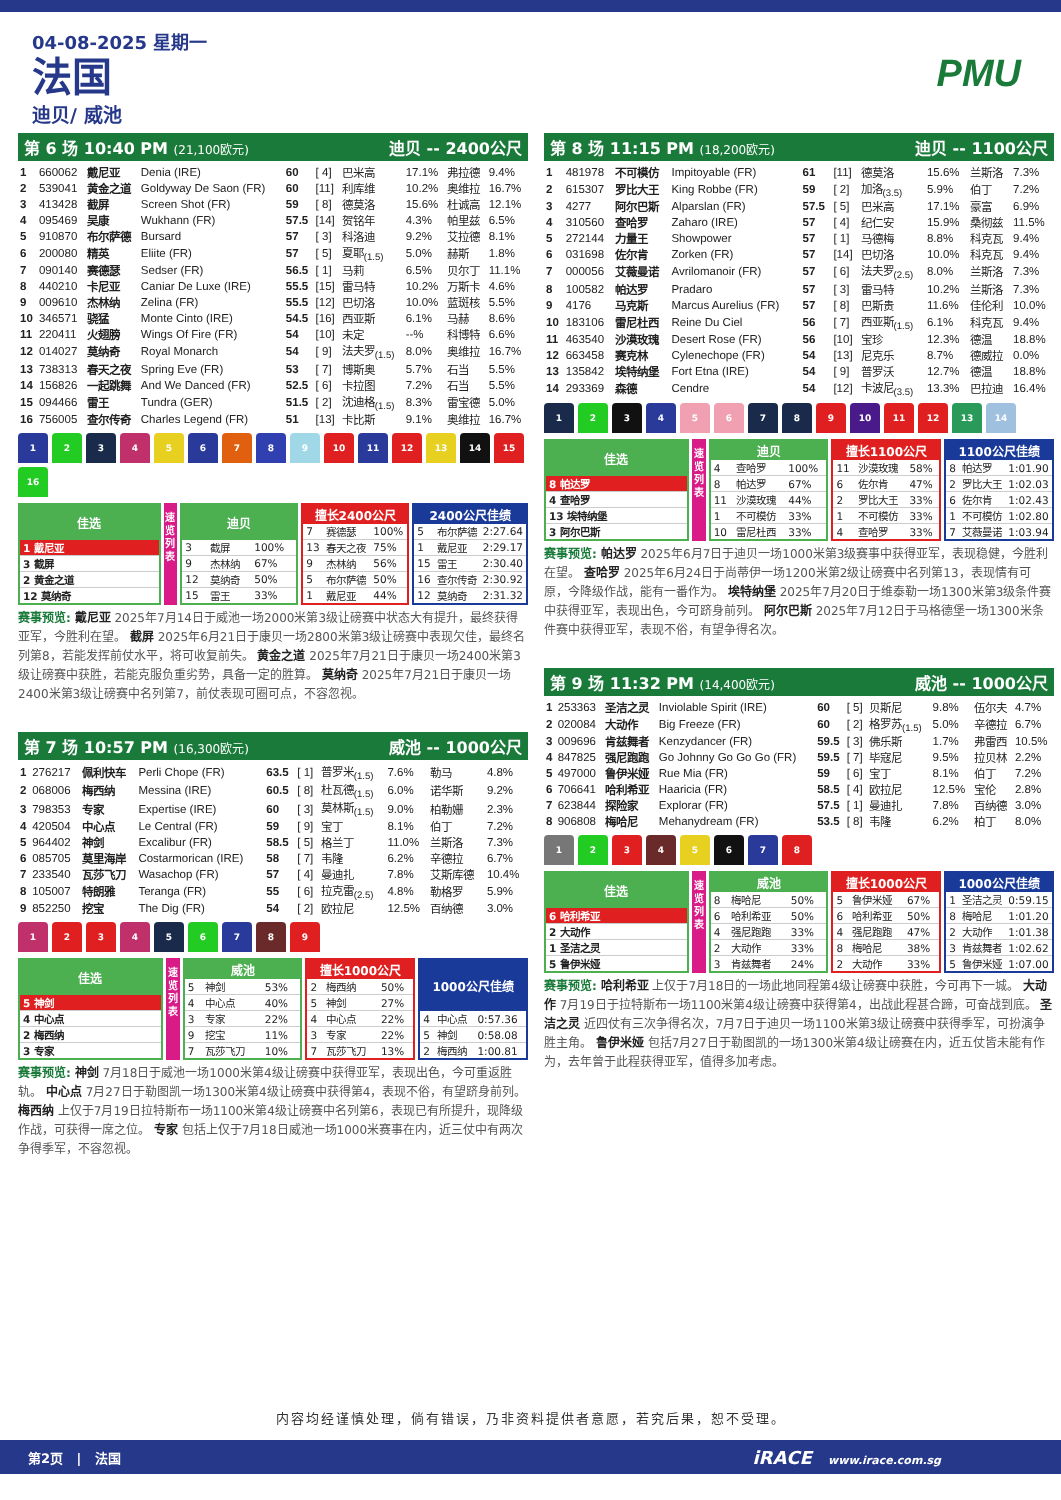04-08-2025 星期一
法国
迪贝/ 威池
PMU
第 6 场 10:40 PM (21,100欧元) 迪贝 -- 2400公尺
| 1 | 660062 | 戴尼亚 | Denia (IRE) | 60 | [ 4] | 巴米高 | 17.1% | 弗拉德 | 9.4% |
| 2 | 539041 | 黄金之道 | Goldyway De Saon (FR) | 60 | [11] | 利库维 | 10.2% | 奥维拉 | 16.7% |
| 3 | 413428 | 截屏 | Screen Shot (FR) | 59 | [ 8] | 德莫洛 | 15.6% | 杜诚高 | 12.1% |
| 4 | 095469 | 吴康 | Wukhann (FR) | 57.5 | [14] | 贺铭年 | 4.3% | 帕里兹 | 6.5% |
| 5 | 910870 | 布尔萨德 | Bursard | 57 | [ 3] | 科洛迪 | 9.2% | 艾拉德 | 8.1% |
| 6 | 200080 | 精英 | Eliite (FR) | 57 | [ 5] | 夏耶<sub>(1.5)</sub> | 5.0% | 赫斯 | 1.8% |
| 7 | 090140 | 赛德瑟 | Sedser (FR) | 56.5 | [ 1] | 马莉 | 6.5% | 贝尔丁 | 11.1% |
| 8 | 440210 | 卡尼亚 | Caniar De Luxe (IRE) | 55.5 | [15] | 雷马特 | 10.2% | 万斯卡 | 4.6% |
| 9 | 009610 | 杰林纳 | Zelina (FR) | 55.5 | [12] | 巴切洛 | 10.0% | 蓝斑核 | 5.5% |
| 10 | 346571 | 骁猛 | Monte Cinto (IRE) | 54.5 | [16] | 西亚斯 | 6.1% | 马赫 | 8.6% |
| 11 | 220411 | 火翅膀 | Wings Of Fire (FR) | 54 | [10] | 未定 | --% | 科博特 | 6.6% |
| 12 | 014027 | 莫纳奇 | Royal Monarch | 54 | [ 9] | 法夫罗<sub>(1.5)</sub> | 8.0% | 奥维拉 | 16.7% |
| 13 | 738313 | 春天之夜 | Spring Eve (FR) | 53 | [ 7] | 博斯奥 | 5.7% | 石当 | 5.5% |
| 14 | 156826 | 一起跳舞 | And We Danced (FR) | 52.5 | [ 6] | 卡拉图 | 7.2% | 石当 | 5.5% |
| 15 | 094466 | 雷王 | Tundra (GER) | 51.5 | [ 2] | 沈迪格<sub>(1.5)</sub> | 8.3% | 雷宝德 | 5.0% |
| 16 | 756005 | 查尔传奇 | Charles Legend (FR) | 51 | [13] | 卡比斯 | 9.1% | 奥维拉 | 16.7% |
123456789 10 11 12 13 14 15 16
| 佳选 |
| --- |
| 1 戴尼亚 |
| 3 截屏 |
| 2 黄金之道 |
| 12 莫纳奇 |
速览列表
| 迪贝 | | |
| --- | --- | --- |
| 3 | 截屏 | 100% |
| 9 | 杰林纳 | 67% |
| 12 | 莫纳奇 | 50% |
| 15 | 雷王 | 33% |
| 擅长2400公尺 | | |
| --- | --- | --- |
| 7 | 赛德瑟 | 100% |
| 13 | 春天之夜 | 75% |
| 9 | 杰林纳 | 56% |
| 5 | 布尔萨德 | 50% |
| 1 | 戴尼亚 | 44% |
| 2400公尺佳绩 | | |
| --- | --- | --- |
| 5 | 布尔萨德 | 2:27.64 |
| 1 | 戴尼亚 | 2:29.17 |
| 15 | 雷王 | 2:30.40 |
| 16 | 查尔传奇 | 2:30.92 |
| 12 | 莫纳奇 | 2:31.32 |
赛事预览: 戴尼亚 2025年7月14日于威池一场2000米第3级让磅赛中状态大有提升，最终获得亚军，今胜利在望。 截屏 2025年6月21日于康贝一场2800米第3级让磅赛中表现欠佳，最终名列第8，若能发挥前仗水平，将可收复前失。 黄金之道 2025年7月21日于康贝一场2400米第3级让磅赛中获胜，若能克服负重劣势，具备一定的胜算。 莫纳奇 2025年7月21日于康贝一场2400米第3级让磅赛中名列第7，前仗表现可圈可点，不容忽视。
第 7 场 10:57 PM (16,300欧元) 威池 -- 1000公尺
| 1 | 276217 | 佩利快车 | Perli Chope (FR) | 63.5 | [ 1] | 普罗米<sub>(1.5)</sub> | 7.6% | 勒马 | 4.8% |
| 2 | 068006 | 梅西纳 | Messina (IRE) | 60.5 | [ 8] | 杜瓦德<sub>(1.5)</sub> | 6.0% | 诺华斯 | 9.2% |
| 3 | 798353 | 专家 | Expertise (IRE) | 60 | [ 3] | 莫林斯<sub>(1.5)</sub> | 9.0% | 柏勒姗 | 2.3% |
| 4 | 420504 | 中心点 | Le Central (FR) | 59 | [ 9] | 宝丁 | 8.1% | 伯丁 | 7.2% |
| 5 | 964402 | 神剑 | Excalibur (FR) | 58.5 | [ 5] | 格兰丁 | 11.0% | 兰斯洛 | 7.3% |
| 6 | 085705 | 莫里海岸 | Costarmorican (IRE) | 58 | [ 7] | 韦隆 | 6.2% | 辛德拉 | 6.7% |
| 7 | 233540 | 瓦莎飞刀 | Wasachop (FR) | 57 | [ 4] | 曼迪扎 | 7.8% | 艾斯库德 | 10.4% |
| 8 | 105007 | 特朗雅 | Teranga (FR) | 55 | [ 6] | 拉克雷<sub>(2.5)</sub> | 4.8% | 勒格罗 | 5.9% |
| 9 | 852250 | 挖宝 | The Dig (FR) | 54 | [ 2] | 欧拉尼 | 12.5% | 百纳德 | 3.0% |
123456789
| 佳选 |
| --- |
| 5 神剑 |
| 4 中心点 |
| 2 梅西纳 |
| 3 专家 |
速览列表
| 威池 | | |
| --- | --- | --- |
| 5 | 神剑 | 53% |
| 4 | 中心点 | 40% |
| 3 | 专家 | 22% |
| 9 | 挖宝 | 11% |
| 7 | 瓦莎飞刀 | 10% |
| 擅长1000公尺 | | |
| --- | --- | --- |
| 2 | 梅西纳 | 50% |
| 5 | 神剑 | 27% |
| 4 | 中心点 | 22% |
| 3 | 专家 | 22% |
| 7 | 瓦莎飞刀 | 13% |
| 1000公尺佳绩 | | |
| --- | --- | --- |
| 4 | 中心点 | 0:57.36 |
| 5 | 神剑 | 0:58.08 |
| 2 | 梅西纳 | 1:00.81 |
赛事预览: 神剑 7月18日于威池一场1000米第4级让磅赛中获得亚军，表现出色，今可重返胜轨。 中心点 7月27日于勒图凯一场1300米第4级让磅赛中获得第4，表现不俗，有望跻身前列。 梅西纳 上仅于7月19日拉特斯布一场1100米第4级让磅赛中名列第6，表现已有所提升，现降级作战，可获得一席之位。 专家 包括上仅于7月18日威池一场1000米赛事在内，近三仗中有两次争得季军，不容忽视。
第 8 场 11:15 PM (18,200欧元) 迪贝 -- 1100公尺
| 1 | 481978 | 不可模仿 | Impitoyable (FR) | 61 | [11] | 德莫洛 | 15.6% | 兰斯洛 | 7.3% |
| 2 | 615307 | 罗比大王 | King Robbe (FR) | 59 | [ 2] | 加洛<sub>(3.5)</sub> | 5.9% | 伯丁 | 7.2% |
| 3 | 4277 | 阿尔巴斯 | Alparslan (FR) | 57.5 | [ 5] | 巴米高 | 17.1% | 豪富 | 6.9% |
| 4 | 310560 | 查哈罗 | Zaharo (IRE) | 57 | [ 4] | 纪仁安 | 15.9% | 桑彻兹 | 11.5% |
| 5 | 272144 | 力量王 | Showpower | 57 | [ 1] | 马德梅 | 8.8% | 科克瓦 | 9.4% |
| 6 | 031698 | 佐尔肯 | Zorken (FR) | 57 | [14] | 巴切洛 | 10.0% | 科克瓦 | 9.4% |
| 7 | 000056 | 艾薇曼诺 | Avrilomanoir (FR) | 57 | [ 6] | 法夫罗<sub>(2.5)</sub> | 8.0% | 兰斯洛 | 7.3% |
| 8 | 100582 | 帕达罗 | Pradaro | 57 | [ 3] | 雷马特 | 10.2% | 兰斯洛 | 7.3% |
| 9 | 4176 | 马克斯 | Marcus Aurelius (FR) | 57 | [ 8] | 巴斯贵 | 11.6% | 佳伦利 | 10.0% |
| 10 | 183106 | 雷尼杜西 | Reine Du Ciel | 56 | [ 7] | 西亚斯<sub>(1.5)</sub> | 6.1% | 科克瓦 | 9.4% |
| 11 | 463540 | 沙漠玫瑰 | Desert Rose (FR) | 56 | [10] | 宝珍 | 12.3% | 德温 | 18.8% |
| 12 | 663458 | 赛克林 | Cylenechope (FR) | 54 | [13] | 尼克乐 | 8.7% | 德威拉 | 0.0% |
| 13 | 135842 | 埃特纳堡 | Fort Etna (IRE) | 54 | [ 9] | 普罗沃 | 12.7% | 德温 | 18.8% |
| 14 | 293369 | 森德 | Cendre | 54 | [12] | 卡波尼<sub>(3.5)</sub> | 13.3% | 巴拉迪 | 16.4% |
123456789 10 11 12 13 14
| 佳选 |
| --- |
| 8 帕达罗 |
| 4 查哈罗 |
| 13 埃特纳堡 |
| 3 阿尔巴斯 |
速览列表
| 迪贝 | | |
| --- | --- | --- |
| 4 | 查哈罗 | 100% |
| 8 | 帕达罗 | 67% |
| 11 | 沙漠玫瑰 | 44% |
| 1 | 不可模仿 | 33% |
| 10 | 雷尼杜西 | 33% |
| 擅长1100公尺 | | |
| --- | --- | --- |
| 11 | 沙漠玫瑰 | 58% |
| 6 | 佐尔肯 | 47% |
| 2 | 罗比大王 | 33% |
| 1 | 不可模仿 | 33% |
| 4 | 查哈罗 | 33% |
| 1100公尺佳绩 | | |
| --- | --- | --- |
| 8 | 帕达罗 | 1:01.90 |
| 2 | 罗比大王 | 1:02.03 |
| 6 | 佐尔肯 | 1:02.43 |
| 1 | 不可模仿 | 1:02.80 |
| 7 | 艾薇曼诺 | 1:03.94 |
赛事预览: 帕达罗 2025年6月7日于迪贝一场1000米第3级赛事中获得亚军，表现稳健，今胜利在望。 查哈罗 2025年6月24日于尚蒂伊一场1200米第2级让磅赛中名列第13，表现情有可原，今降级作战，能有一番作为。 埃特纳堡 2025年7月20日于维泰勒一场1300米第3级条件赛中获得亚军，表现出色，今可跻身前列。 阿尔巴斯 2025年7月12日于马格德堡一场1300米条件赛中获得亚军，表现不俗，有望争得名次。
第 9 场 11:32 PM (14,400欧元) 威池 -- 1000公尺
| 1 | 253363 | 圣洁之灵 | Inviolable Spirit (IRE) | 60 | [ 5] | 贝斯尼 | 9.8% | 伍尔夫 | 4.7% |
| 2 | 020084 | 大动作 | Big Freeze (FR) | 60 | [ 2] | 格罗苏<sub>(1.5)</sub> | 5.0% | 辛德拉 | 6.7% |
| 3 | 009696 | 肯兹舞者 | Kenzydancer (FR) | 59.5 | [ 3] | 佛乐斯 | 1.7% | 弗雷西 | 10.5% |
| 4 | 847825 | 强尼跑跑 | Go Johnny Go Go Go (FR) | 59.5 | [ 7] | 毕寇尼 | 9.5% | 拉贝林 | 2.2% |
| 5 | 497000 | 鲁伊米娅 | Rue Mia (FR) | 59 | [ 6] | 宝丁 | 8.1% | 伯丁 | 7.2% |
| 6 | 706641 | 哈利希亚 | Haaricia (FR) | 58.5 | [ 4] | 欧拉尼 | 12.5% | 宝伦 | 2.8% |
| 7 | 623844 | 探险家 | Explorar (FR) | 57.5 | [ 1] | 曼迪扎 | 7.8% | 百纳德 | 3.0% |
| 8 | 906808 | 梅哈尼 | Mehanydream (FR) | 53.5 | [ 8] | 韦隆 | 6.2% | 柏丁 | 8.0% |
12345678
| 佳选 |
| --- |
| 6 哈利希亚 |
| 2 大动作 |
| 1 圣洁之灵 |
| 5 鲁伊米娅 |
速览列表
| 威池 | | |
| --- | --- | --- |
| 8 | 梅哈尼 | 50% |
| 6 | 哈利希亚 | 50% |
| 4 | 强尼跑跑 | 33% |
| 2 | 大动作 | 33% |
| 3 | 肯兹舞者 | 24% |
| 擅长1000公尺 | | |
| --- | --- | --- |
| 5 | 鲁伊米娅 | 67% |
| 6 | 哈利希亚 | 50% |
| 4 | 强尼跑跑 | 47% |
| 8 | 梅哈尼 | 38% |
| 2 | 大动作 | 33% |
| 1000公尺佳绩 | | |
| --- | --- | --- |
| 1 | 圣洁之灵 | 0:59.15 |
| 8 | 梅哈尼 | 1:01.20 |
| 2 | 大动作 | 1:01.38 |
| 3 | 肯兹舞者 | 1:02.62 |
| 5 | 鲁伊米娅 | 1:07.00 |
赛事预览: 哈利希亚 上仅于7月18日的一场此地同程第4级让磅赛中获胜，今可再下一城。 大动作 7月19日于拉特斯布一场1100米第4级让磅赛中获得第4，出战此程甚合蹄，可奋战到底。 圣洁之灵 近四仗有三次争得名次，7月7日于迪贝一场1100米第3级让磅赛中获得季军，可扮演争胜主角。 鲁伊米娅 包括7月27日于勒图凯的一场1300米第4级让磅赛在内，近五仗皆未能有作为，去年曾于此程获得亚军，值得多加考虑。
内容均经谨慎处理，倘有错误，乃非资料提供者意愿，若究后果，恕不受理。
第2页 | 法国 iRACE www.irace.com.sg